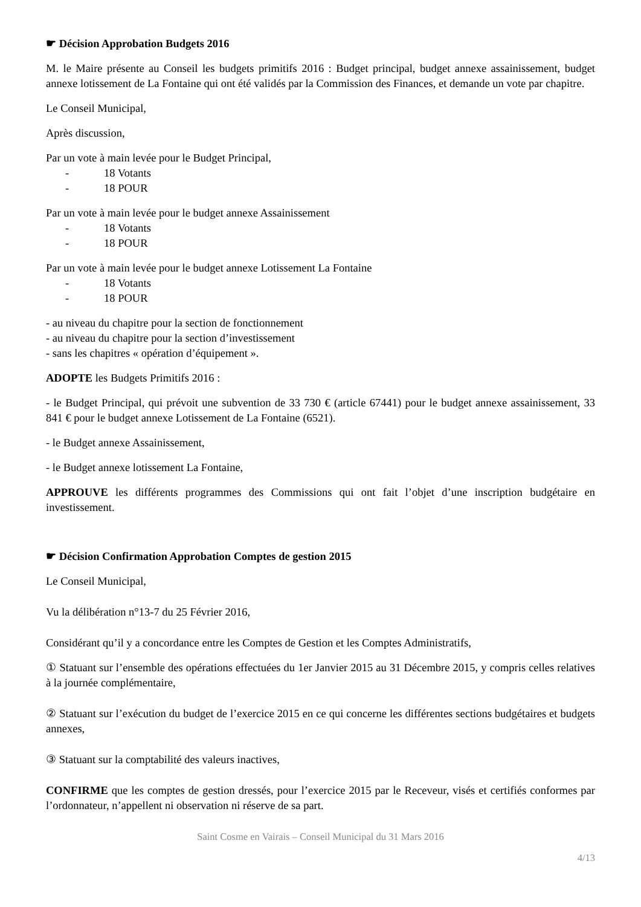☛ Décision Approbation Budgets 2016
M. le Maire présente au Conseil les budgets primitifs 2016 : Budget principal, budget annexe assainissement, budget annexe lotissement de La Fontaine qui ont été validés par la Commission des Finances, et demande un vote par chapitre.
Le Conseil Municipal,
Après discussion,
Par un vote à main levée pour le Budget Principal,
- 18 Votants
- 18 POUR
Par un vote à main levée pour le budget annexe Assainissement
- 18 Votants
- 18 POUR
Par un vote à main levée pour le budget annexe Lotissement La Fontaine
- 18 Votants
- 18 POUR
- au niveau du chapitre pour la section de fonctionnement
- au niveau du chapitre pour la section d’investissement
- sans les chapitres « opération d’équipement ».
ADOPTE les Budgets Primitifs 2016 :
- le Budget Principal, qui prévoit une subvention de 33 730 € (article 67441) pour le budget annexe assainissement, 33 841 € pour le budget annexe Lotissement de La Fontaine (6521).
- le Budget annexe Assainissement,
- le Budget annexe lotissement La Fontaine,
APPROUVE les différents programmes des Commissions qui ont fait l’objet d’une inscription budgétaire en investissement.
☛ Décision Confirmation Approbation Comptes de gestion 2015
Le Conseil Municipal,
Vu la délibération n°13-7 du 25 Février 2016,
Considérant qu’il y a concordance entre les Comptes de Gestion et les Comptes Administratifs,
① Statuant sur l’ensemble des opérations effectuées du 1er Janvier 2015 au 31 Décembre 2015, y compris celles relatives à la journée complémentaire,
② Statuant sur l’exécution du budget de l’exercice 2015 en ce qui concerne les différentes sections budgétaires et budgets annexes,
③ Statuant sur la comptabilité des valeurs inactives,
CONFIRME que les comptes de gestion dressés, pour l’exercice 2015 par le Receveur, visés et certifiés conformes par l’ordonnateur, n’appellent ni observation ni réserve de sa part.
Saint Cosme en Vairais – Conseil Municipal du 31 Mars 2016
4/13